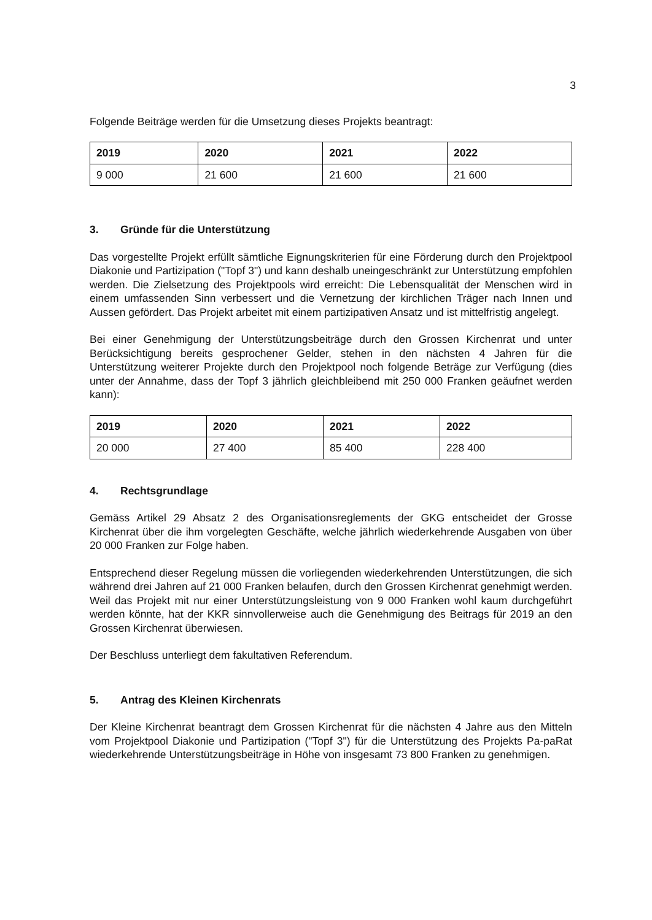3
Folgende Beiträge werden für die Umsetzung dieses Projekts beantragt:
| 2019 | 2020 | 2021 | 2022 |
| --- | --- | --- | --- |
| 9 000 | 21 600 | 21 600 | 21 600 |
3. Gründe für die Unterstützung
Das vorgestellte Projekt erfüllt sämtliche Eignungskriterien für eine Förderung durch den Projektpool Diakonie und Partizipation ("Topf 3") und kann deshalb uneingeschränkt zur Unterstützung empfohlen werden. Die Zielsetzung des Projektpools wird erreicht: Die Lebensqualität der Menschen wird in einem umfassenden Sinn verbessert und die Vernetzung der kirchlichen Träger nach Innen und Aussen gefördert. Das Projekt arbeitet mit einem partizipativen Ansatz und ist mittelfristig angelegt.
Bei einer Genehmigung der Unterstützungsbeiträge durch den Grossen Kirchenrat und unter Berücksichtigung bereits gesprochener Gelder, stehen in den nächsten 4 Jahren für die Unterstützung weiterer Projekte durch den Projektpool noch folgende Beträge zur Verfügung (dies unter der Annahme, dass der Topf 3 jährlich gleichbleibend mit 250 000 Franken geäufnet werden kann):
| 2019 | 2020 | 2021 | 2022 |
| --- | --- | --- | --- |
| 20 000 | 27 400 | 85 400 | 228 400 |
4. Rechtsgrundlage
Gemäss Artikel 29 Absatz 2 des Organisationsreglements der GKG entscheidet der Grosse Kirchenrat über die ihm vorgelegten Geschäfte, welche jährlich wiederkehrende Ausgaben von über 20 000 Franken zur Folge haben.
Entsprechend dieser Regelung müssen die vorliegenden wiederkehrenden Unterstützungen, die sich während drei Jahren auf 21 000 Franken belaufen, durch den Grossen Kirchenrat genehmigt werden. Weil das Projekt mit nur einer Unterstützungsleistung von 9 000 Franken wohl kaum durchgeführt werden könnte, hat der KKR sinnvollerweise auch die Genehmigung des Beitrags für 2019 an den Grossen Kirchenrat überwiesen.
Der Beschluss unterliegt dem fakultativen Referendum.
5. Antrag des Kleinen Kirchenrats
Der Kleine Kirchenrat beantragt dem Grossen Kirchenrat für die nächsten 4 Jahre aus den Mitteln vom Projektpool Diakonie und Partizipation ("Topf 3") für die Unterstützung des Projekts Pa-paRat wiederkehrende Unterstützungsbeiträge in Höhe von insgesamt 73 800 Franken zu genehmigen.